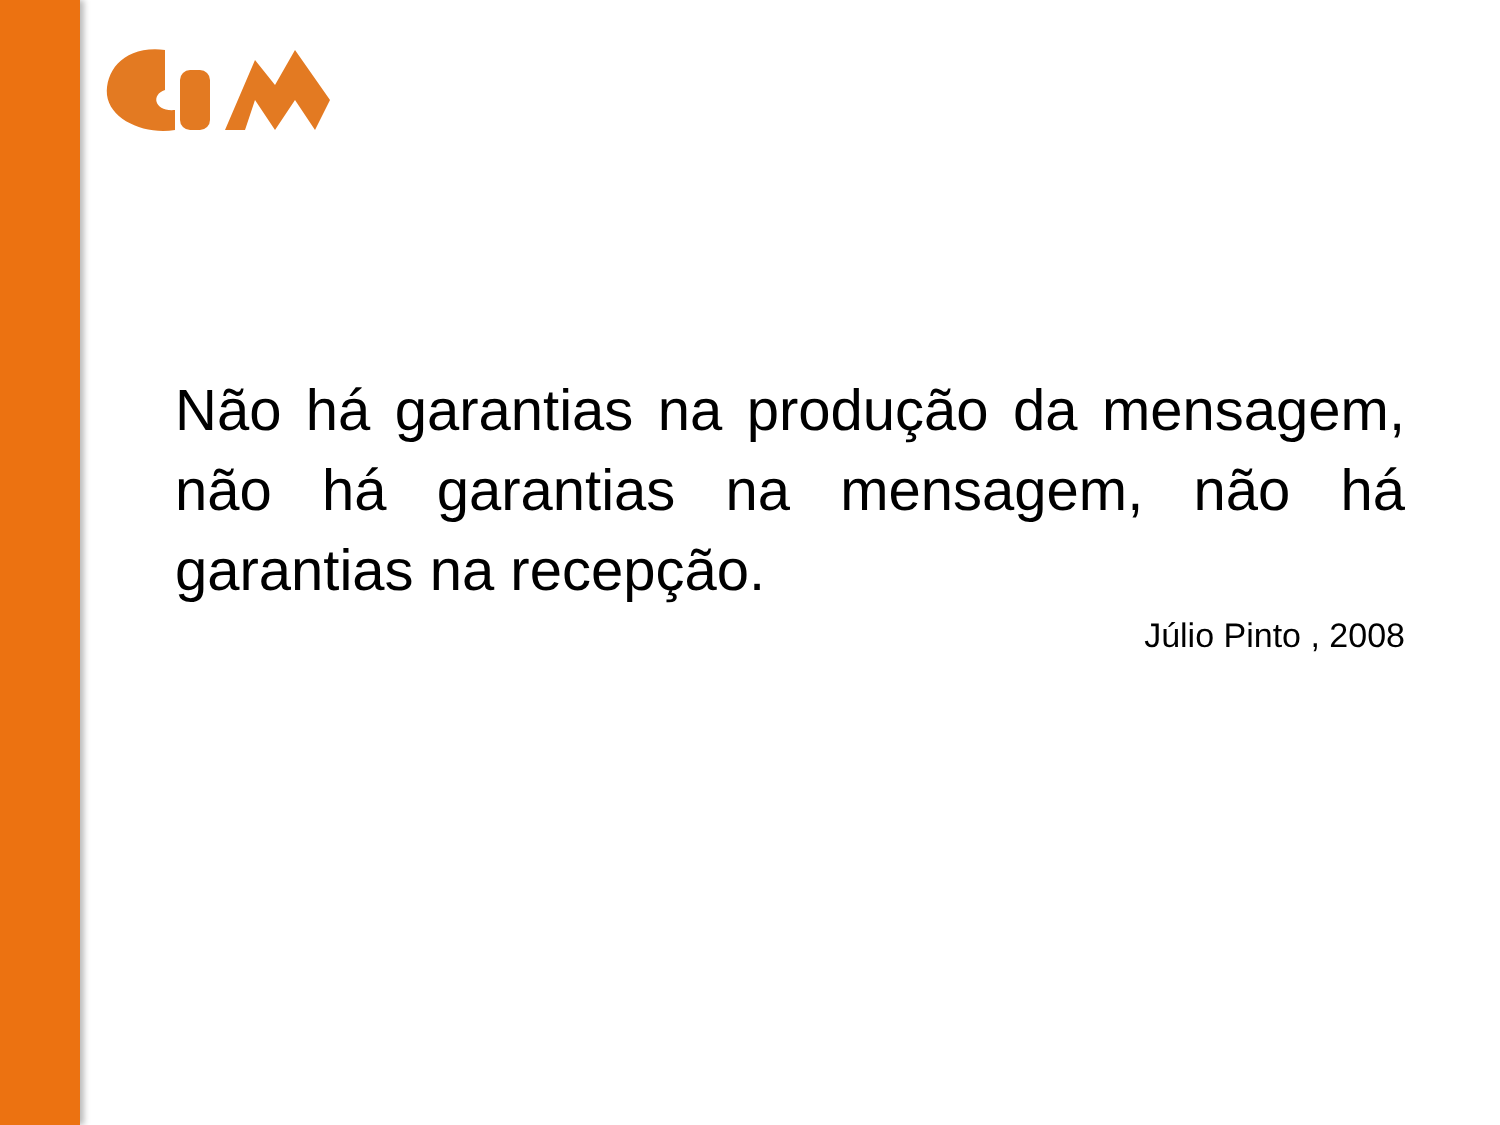Não há garantias na produção da mensagem, não há garantias na mensagem, não há garantias na recepção.
Júlio Pinto , 2008